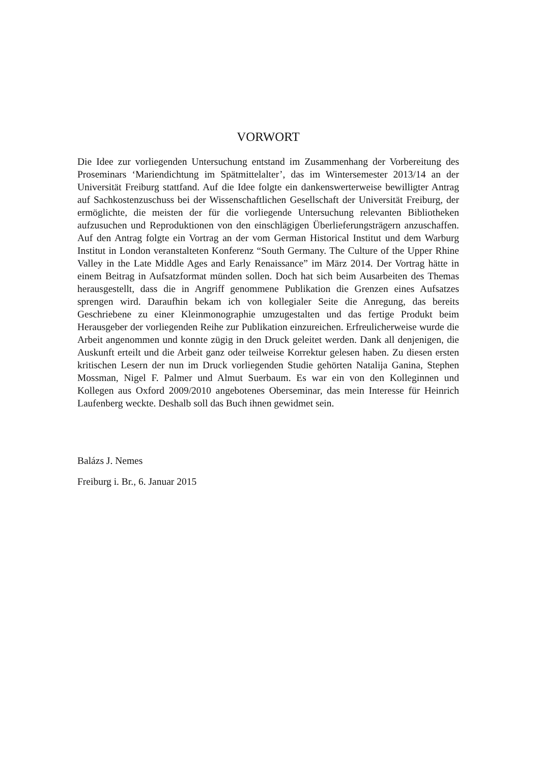VORWORT
Die Idee zur vorliegenden Untersuchung entstand im Zusammenhang der Vorbereitung des Proseminars ‘Mariendichtung im Spätmittelalter’, das im Wintersemester 2013/14 an der Universität Freiburg stattfand. Auf die Idee folgte ein dankenswerterweise bewilligter Antrag auf Sachkostenzuschuss bei der Wissenschaftlichen Gesellschaft der Universität Freiburg, der ermöglichte, die meisten der für die vorliegende Untersuchung relevanten Bibliotheken aufzusuchen und Reproduktionen von den einschlägigen Überlieferungsträgern anzuschaffen. Auf den Antrag folgte ein Vortrag an der vom German Historical Institut und dem Warburg Institut in London veranstalteten Konferenz “South Germany. The Culture of the Upper Rhine Valley in the Late Middle Ages and Early Renaissance” im März 2014. Der Vortrag hätte in einem Beitrag in Aufsatzformat münden sollen. Doch hat sich beim Ausarbeiten des Themas herausgestellt, dass die in Angriff genommene Publikation die Grenzen eines Aufsatzes sprengen wird. Daraufhin bekam ich von kollegialer Seite die Anregung, das bereits Geschriebene zu einer Kleinmonographie umzugestalten und das fertige Produkt beim Herausgeber der vorliegenden Reihe zur Publikation einzureichen. Erfreulicherweise wurde die Arbeit angenommen und konnte zügig in den Druck geleitet werden. Dank all denjenigen, die Auskunft erteilt und die Arbeit ganz oder teilweise Korrektur gelesen haben. Zu diesen ersten kritischen Lesern der nun im Druck vorliegenden Studie gehörten Natalija Ganina, Stephen Mossman, Nigel F. Palmer und Almut Suerbaum. Es war ein von den Kolleginnen und Kollegen aus Oxford 2009/2010 angebotenes Oberseminar, das mein Interesse für Heinrich Laufenberg weckte. Deshalb soll das Buch ihnen gewidmet sein.
Balázs J. Nemes
Freiburg i. Br., 6. Januar 2015